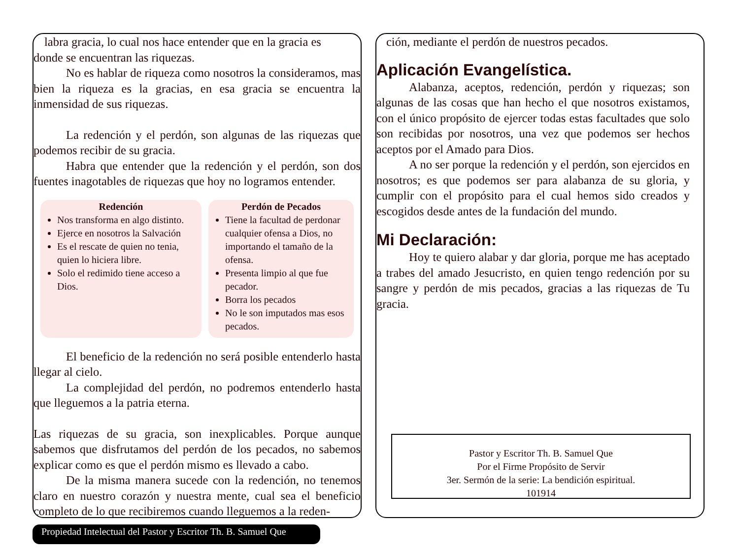labra gracia, lo cual nos hace entender que en la gracia es
donde se encuentran las riquezas.
No es hablar de riqueza como nosotros la consideramos, mas bien la riqueza es la gracias, en esa gracia se encuentra la inmensidad de sus riquezas.
La redención y el perdón, son algunas de las riquezas que podemos recibir de su gracia.
Habra que entender que la redención y el perdón, son dos fuentes inagotables de riquezas que hoy no logramos entender.
Redención
Nos transforma en algo distinto.
Ejerce en nosotros la Salvación
Es el rescate de quien no tenia, quien lo hiciera libre.
Solo el redimido tiene acceso a Dios.
Perdón de Pecados
Tiene la facultad de perdonar cualquier ofensa a Dios, no importando el tamaño de la ofensa.
Presenta limpio al que fue pecador.
Borra los pecados
No le son imputados mas esos pecados.
El beneficio de la redención no será posible entenderlo hasta llegar al cielo.
La complejidad del perdón, no podremos entenderlo hasta que lleguemos a la patria eterna.
Las riquezas de su gracia, son inexplicables. Porque aunque sabemos que disfrutamos del perdón de los pecados, no sabemos explicar como es que el perdón mismo es llevado a cabo.
De la misma manera sucede con la redención, no tenemos claro en nuestro corazón y nuestra mente, cual sea el beneficio completo de lo que recibiremos cuando lleguemos a la reden-
ción, mediante el perdón de nuestros pecados.
Aplicación Evangelística.
Alabanza, aceptos, redención, perdón y riquezas; son algunas de las cosas que han hecho el que nosotros existamos, con el único propósito de ejercer todas estas facultades que solo son recibidas por nosotros, una vez que podemos ser hechos aceptos por el Amado para Dios.
A no ser porque la redención y el perdón, son ejercidos en nosotros; es que podemos ser para alabanza de su gloria, y cumplir con el propósito para el cual hemos sido creados y escogidos desde antes de la fundación del mundo.
Mi Declaración:
Hoy te quiero alabar y dar gloria, porque me has aceptado a trabes del amado Jesucristo, en quien tengo redención por su sangre y perdón de mis pecados, gracias a las riquezas de Tu gracia.
Pastor y Escritor Th. B. Samuel Que
Por el Firme Propósito de Servir
3er. Sermón de la serie: La bendición espiritual.
101914
Propiedad Intelectual del Pastor y Escritor Th. B. Samuel Que